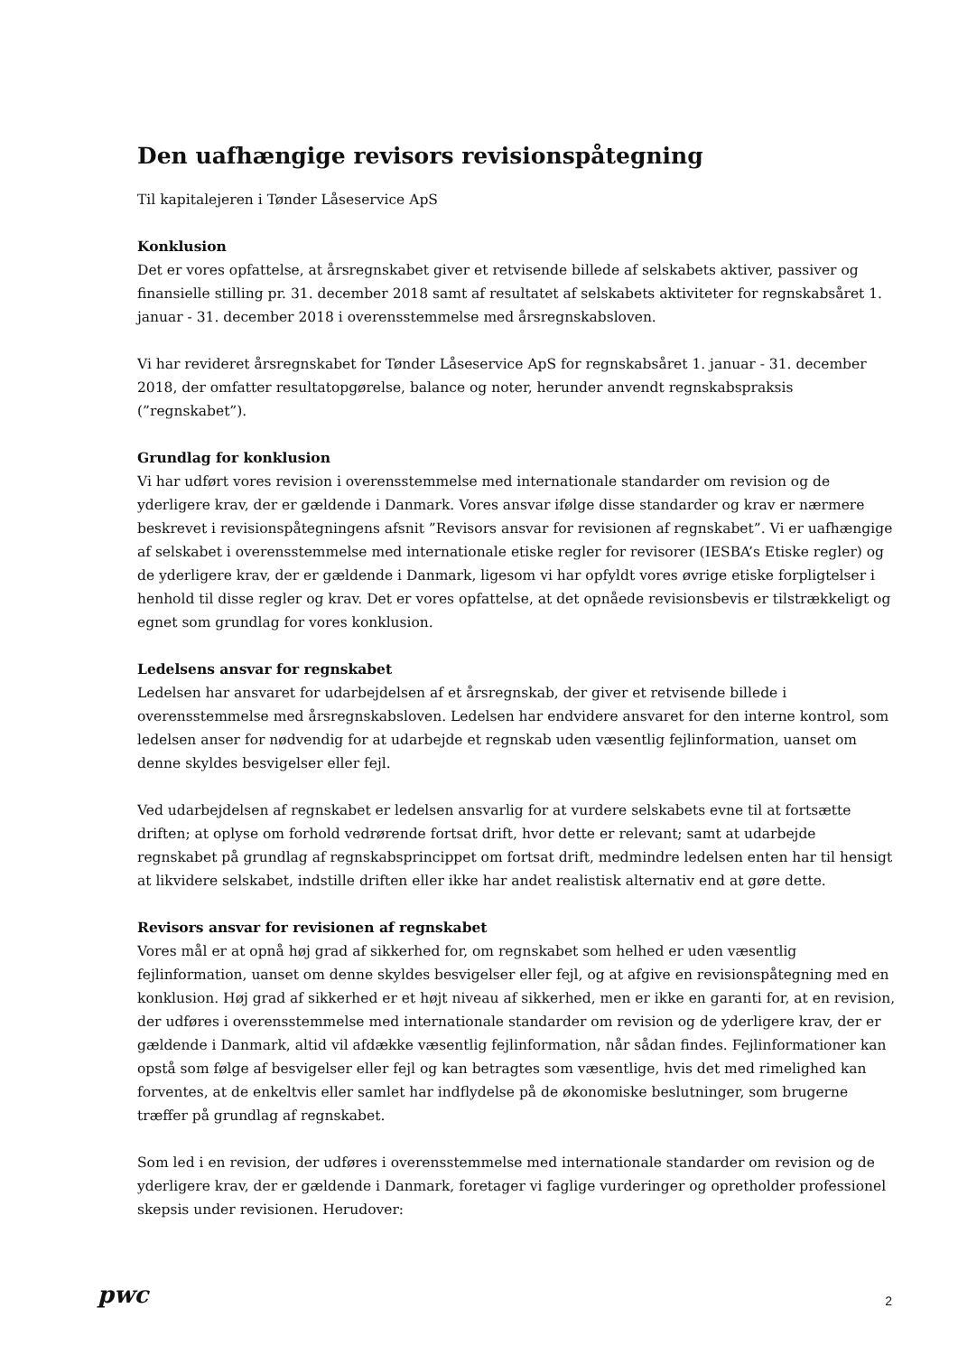Den uafhængige revisors revisionspåtegning
Til kapitalejeren i Tønder Låseservice ApS
Konklusion
Det er vores opfattelse, at årsregnskabet giver et retvisende billede af selskabets aktiver, passiver og finansielle stilling pr. 31. december 2018 samt af resultatet af selskabets aktiviteter for regnskabsåret 1. januar - 31. december 2018 i overensstemmelse med årsregnskabsloven.
Vi har revideret årsregnskabet for Tønder Låseservice ApS for regnskabsåret 1. januar - 31. december 2018, der omfatter resultatopgørelse, balance og noter, herunder anvendt regnskabspraksis (”regnskabet”).
Grundlag for konklusion
Vi har udført vores revision i overensstemmelse med internationale standarder om revision og de yderligere krav, der er gældende i Danmark. Vores ansvar ifølge disse standarder og krav er nærmere beskrevet i revisionspåtegningens afsnit ”Revisors ansvar for revisionen af regnskabet”. Vi er uafhængige af selskabet i overensstemmelse med internationale etiske regler for revisorer (IESBA’s Etiske regler) og de yderligere krav, der er gældende i Danmark, ligesom vi har opfyldt vores øvrige etiske forpligtelser i henhold til disse regler og krav. Det er vores opfattelse, at det opnåede revisionsbevis er tilstrækkeligt og egnet som grundlag for vores konklusion.
Ledelsens ansvar for regnskabet
Ledelsen har ansvaret for udarbejdelsen af et årsregnskab, der giver et retvisende billede i overensstemmelse med årsregnskabsloven. Ledelsen har endvidere ansvaret for den interne kontrol, som ledelsen anser for nødvendig for at udarbejde et regnskab uden væsentlig fejlinformation, uanset om denne skyldes besvigelser eller fejl.
Ved udarbejdelsen af regnskabet er ledelsen ansvarlig for at vurdere selskabets evne til at fortsætte driften; at oplyse om forhold vedrørende fortsat drift, hvor dette er relevant; samt at udarbejde regnskabet på grundlag af regnskabsprincippet om fortsat drift, medmindre ledelsen enten har til hensigt at likvidere selskabet, indstille driften eller ikke har andet realistisk alternativ end at gøre dette.
Revisors ansvar for revisionen af regnskabet
Vores mål er at opnå høj grad af sikkerhed for, om regnskabet som helhed er uden væsentlig fejlinformation, uanset om denne skyldes besvigelser eller fejl, og at afgive en revisionspåtegning med en konklusion. Høj grad af sikkerhed er et højt niveau af sikkerhed, men er ikke en garanti for, at en revision, der udføres i overensstemmelse med internationale standarder om revision og de yderligere krav, der er gældende i Danmark, altid vil afdække væsentlig fejlinformation, når sådan findes. Fejlinformationer kan opstå som følge af besvigelser eller fejl og kan betragtes som væsentlige, hvis det med rimelighed kan forventes, at de enkeltvis eller samlet har indflydelse på de økonomiske beslutninger, som brugerne træffer på grundlag af regnskabet.
Som led i en revision, der udføres i overensstemmelse med internationale standarder om revision og de yderligere krav, der er gældende i Danmark, foretager vi faglige vurderinger og opretholder professionel skepsis under revisionen. Herudover:
pwc
2